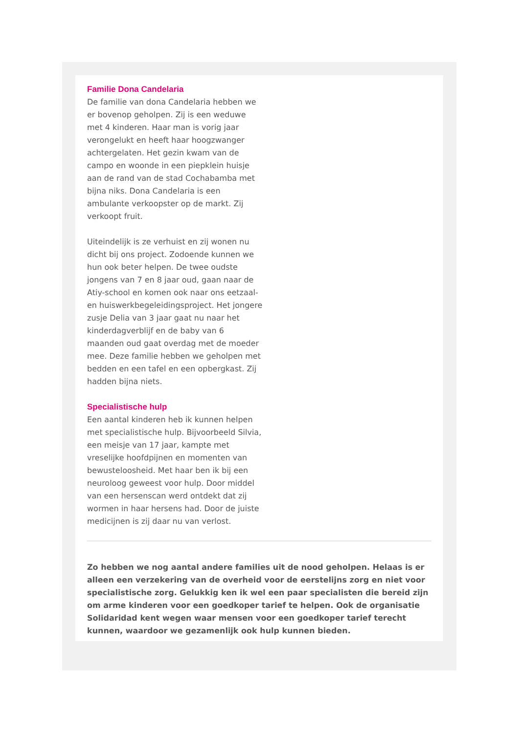Familie Dona Candelaria
De familie van dona Candelaria hebben we er bovenop geholpen. Zij is een weduwe met 4 kinderen. Haar man is vorig jaar verongelukt en heeft haar hoogzwanger achtergelaten. Het gezin kwam van de campo en woonde in een piepklein huisje aan de rand van de stad Cochabamba met bijna niks. Dona Candelaria is een ambulante verkoopster op de markt. Zij verkoopt fruit.
Uiteindelijk is ze verhuist en zij wonen nu dicht bij ons project. Zodoende kunnen we hun ook beter helpen. De twee oudste jongens van 7 en 8 jaar oud, gaan naar de Atiy-school en komen ook naar ons eetzaal- en huiswerkbegeleidingsproject. Het jongere zusje Delia van 3 jaar gaat nu naar het kinderdagverblijf en de baby van 6 maanden oud gaat overdag met de moeder mee. Deze familie hebben we geholpen met bedden en een tafel en een opbergkast. Zij hadden bijna niets.
Specialistische hulp
Een aantal kinderen heb ik kunnen helpen met specialistische hulp. Bijvoorbeeld Silvia, een meisje van 17 jaar, kampte met vreselijke hoofdpijnen en momenten van bewusteloosheid. Met haar ben ik bij een neuroloog geweest voor hulp. Door middel van een hersenscan werd ontdekt dat zij wormen in haar hersens had. Door de juiste medicijnen is zij daar nu van verlost.
Zo hebben we nog aantal andere families uit de nood geholpen. Helaas is er alleen een verzekering van de overheid voor de eerstelijns zorg en niet voor specialistische zorg. Gelukkig ken ik wel een paar specialisten die bereid zijn om arme kinderen voor een goedkoper tarief te helpen. Ook de organisatie Solidaridad kent wegen waar mensen voor een goedkoper tarief terecht kunnen, waardoor we gezamenlijk ook hulp kunnen bieden.